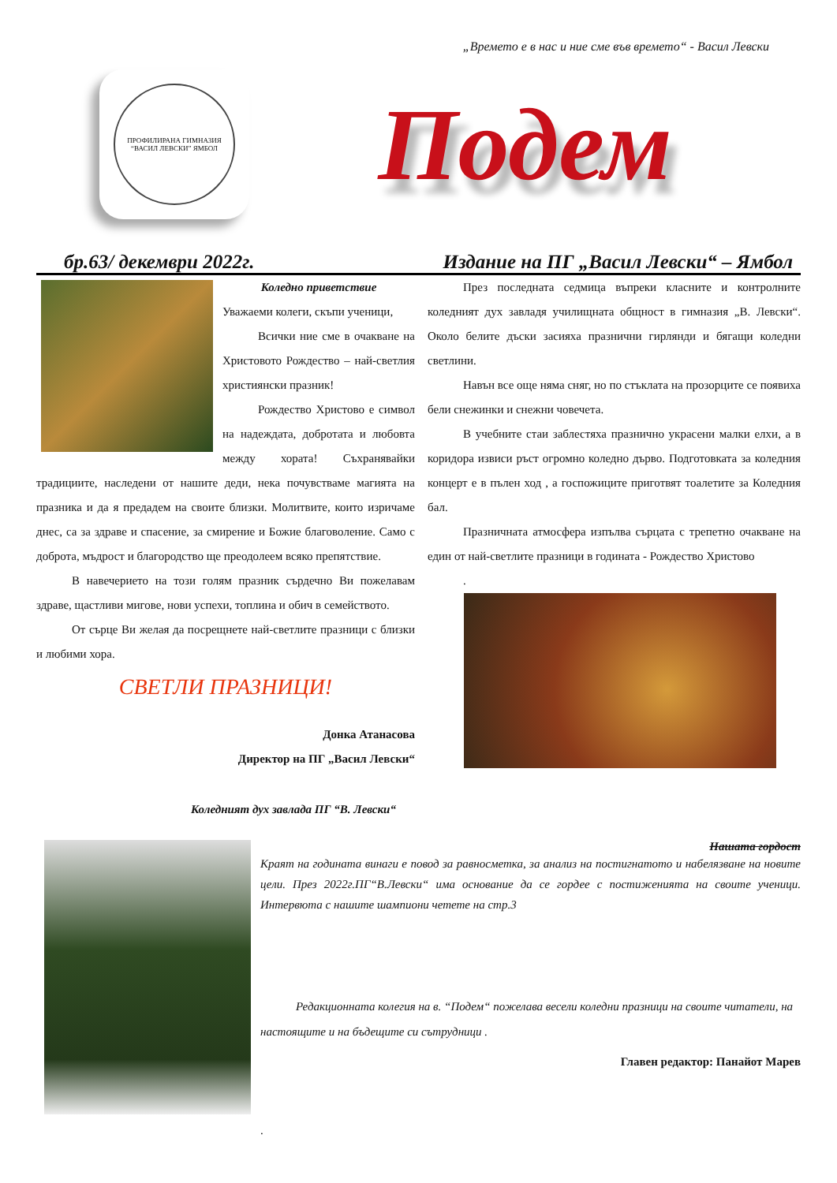„Времето е в нас и ние сме във времето“ - Васил Левски
ПРОФИЛИРАНА ГИМНАЗИЯ “ВАСИЛ ЛЕВСКИ” ЯМБОЛ
Подем
бр.63/ декември 2022г. Издание на ПГ „Васил Левски“ – Ямбол
Коледно приветствие
Уважаеми колеги, скъпи ученици,
Всички ние сме в очакване на Христовото Рождество – най-светлия християнски празник!
Рождество Христово е символ на надеждата, добротата и любовта между хората! Съхранявайки традициите, наследени от нашите деди, нека почувстваме магията на празника и да я предадем на своите близки. Молитвите, които изричаме днес, са за здраве и спасение, за смирение и Божие благоволение. Само с доброта, мъдрост и благородство ще преодолеем всяко препятствие.
В навечерието на този голям празник сърдечно Ви пожелавам здраве, щастливи мигове, нови успехи, топлина и обич в семейството.
От сърце Ви желая да посрещнете най-светлите празници с близки и любими хора.
СВЕТЛИ ПРАЗНИЦИ!
Донка Атанасова
Директор на ПГ „Васил Левски“
През последната седмица въпреки класните и контролните коледният дух завладя училищната общност в гимназия „В. Левски“. Около белите дъски засияха празнични гирлянди и бягащи коледни светлини.
Навън все още няма сняг, но по стъклата на прозорците се появиха бели снежинки и снежни човечета.
В учебните стаи заблестяха празнично украсени малки елхи, а в коридора извиси ръст огромно коледно дърво. Подготовката за коледния концерт е в пълен ход , а госпожиците приготвят тоалетите за Коледния бал.
Празничната атмосфера изпълва сърцата с трепетно очакване на един от най-светлите празници в годината - Рождество Христово
.
Коледният дух завлада ПГ “В. Левски“
Нашата гордост
Краят на годината винаги е повод за равносметка, за анализ на постигнатото и набелязване на новите цели. През 2022г.ПГ“В.Левски“ има основание да се гордее с постиженията на своите ученици. Интервюта с нашите шампиони четете на стр.3
Редакционната колегия на в. “Подем“ пожелава весели коледни празници на своите читатели, на настоящите и на бъдещите си сътрудници .
Главен редактор: Панайот Марев
.